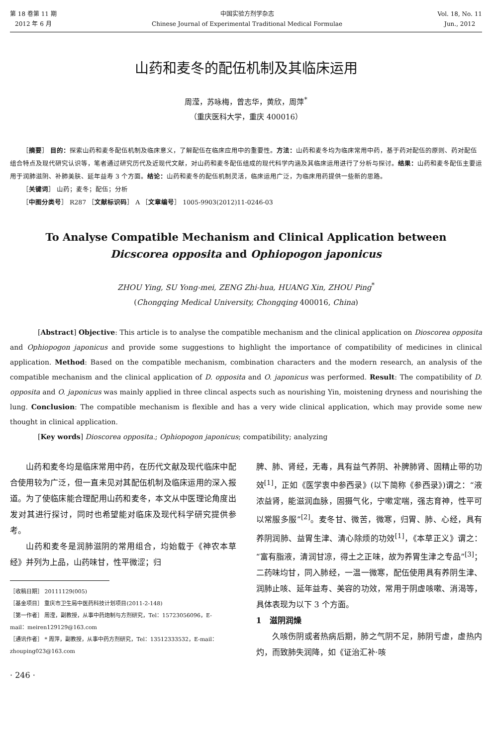第 18 卷第 11 期
2012 年 6 月
中国实验方剂学杂志
Chinese Journal of Experimental Traditional Medical Formulae
Vol. 18, No. 11
Jun., 2012
山药和麦冬的配伍机制及其临床运用
周滢，苏咏梅，曾志华，黄欣，周萍<sup>*</sup>
（重庆医科大学，重庆 400016）
［摘要］ 目的：探索山药和麦冬配伍机制及临床意义，了解配伍在临床应用中的重要性。方法：山药和麦冬均为临床常用中药，基于药对配伍的原则、药对配伍组合特点及现代研究认识等，笔者通过研究历代及近现代文献，对山药和麦冬配伍组成的现代科学内涵及其临床运用进行了分析与探讨。结果：山药和麦冬配伍主要运用于润肺滋阴、补肺美肤、延年益寿 3 个方面。结论：山药和麦冬的配伍机制灵活，临床运用广泛，为临床用药提供一些新的思路。
［关键词］ 山药；麦冬；配伍；分析
［中图分类号］ R287 ［文献标识码］ A ［文章编号］ 1005-9903(2012)11-0246-03
To Analyse Compatible Mechanism and Clinical Application between
Dicscorea opposita and Ophiopogon japonicus
ZHOU Ying, SU Yong-mei, ZENG Zhi-hua, HUANG Xin, ZHOU Ping<sup>*</sup>
(Chongqing Medical University, Chongqing 400016, China)
[Abstract] Objective: This article is to analyse the compatible mechanism and the clinical application on Dioscorea opposita and Ophiopogon japonicus and provide some suggestions to highlight the importance of compatibility of medicines in clinical application. Method: Based on the compatible mechanism, combination characters and the modern research, an analysis of the compatible mechanism and the clinical application of D. opposita and O. japonicus was performed. Result: The compatibility of D. opposita and O. japonicus was mainly applied in three clincal aspects such as nourishing Yin, moistening dryness and nourishing the lung. Conclusion: The compatible mechanism is flexible and has a very wide clinical application, which may provide some new thought in clinical application.
[Key words] Dioscorea opposita.; Ophiopogon japonicus; compatibility; analyzing
山药和麦冬均是临床常用中药，在历代文献及现代临床中配合使用较为广泛，但一直未见对其配伍机制及临床运用的深入报道。为了使临床能合理配用山药和麦冬，本文从中医理论角度出发对其进行探讨，同时也希望能对临床及现代科学研究提供参考。
山药和麦冬是润肺滋阴的常用组合，均始载于《神农本草经》并列为上品，山药味甘，性平微涩；归
［收稿日期］ 20111129(005)
［基金项目］ 重庆市卫生局中医药科技计划项目(2011-2-148)
［第一作者］ 周滢，副教授，从事中药炮制与方剂研究，Tel：15723056096，E-mail：meiren129129@163.com
［通讯作者］ * 周萍，副教授，从事中药方剂研究，Tel：13512333532，E-mail：zhouping023@163.com
· 246 ·
脾、肺、肾经，无毒，具有益气养阴、补脾肺肾、固精止带的功效<sup>[1]</sup>，正如《医学衷中参西录》(以下简称《参西录》)谓之：“液浓益肾，能滋润血脉，固摄气化，宁嗽定喘，强志育神，性平可以常服多服”<sup>[2]</sup>。麦冬甘、微苦，微寒，归胃、肺、心经，具有养阴润肺、益胃生津、清心除烦的功效<sup>[1]</sup>，《本草正义》谓之：“富有脂液，清润甘凉，得土之正味，故为养胃生津之专品”<sup>[3]</sup>；二药味均甘，同入肺经，一温一微寒，配伍使用具有养阴生津、润肺止咳、延年益寿、美容的功效，常用于阴虚咳嗽、消渴等，具体表现为以下 3 个方面。
1　滋阴润燥
久咳伤阴或者热病后期，肺之气阴不足，肺阴亏虚，虚热内灼，而致肺失润降，如《证治汇补·咳